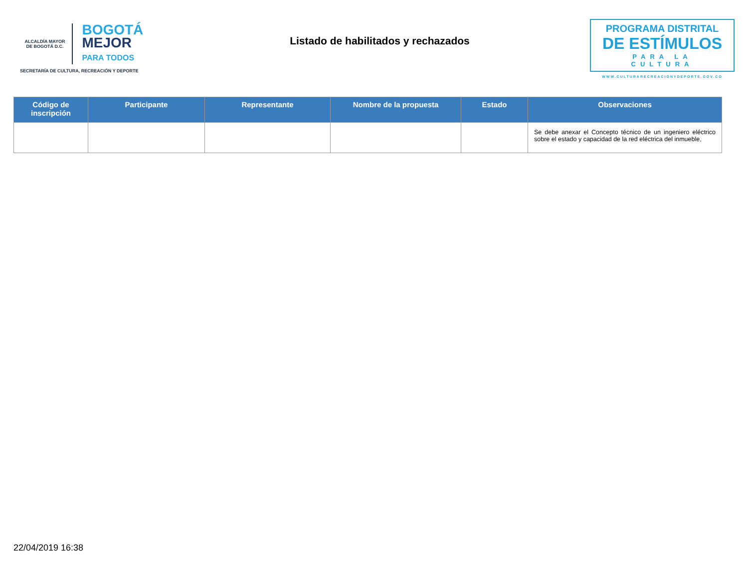ALCALDÍA MAYOR
DE BOGOTÁ D.C. BOGOTÁ
MEJOR
PARA TODOS
SECRETARÍA DE CULTURA, RECREACIÓN Y DEPORTE
Listado de habilitados y rechazados
PROGRAMA DISTRITAL
DE ESTÍMULOS
PARA LA CULTURA
WWW.CULTURARECREACIONYDEPORTE.GOV.CO
| Código de inscripción | Participante | Representante | Nombre de la propuesta | Estado | Observaciones |
| --- | --- | --- | --- | --- | --- |
| | | | | | Se debe anexar el Concepto técnico de un ingeniero eléctrico sobre el estado y capacidad de la red eléctrica del inmueble, |
22/04/2019 16:38